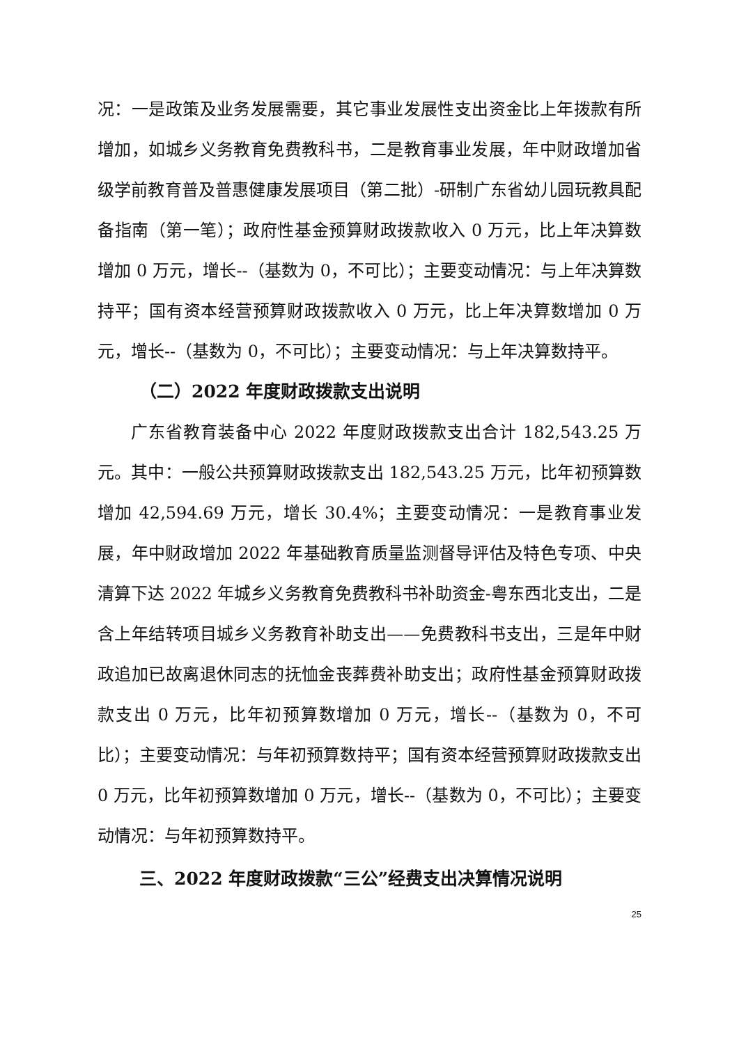况：一是政策及业务发展需要，其它事业发展性支出资金比上年拨款有所增加，如城乡义务教育免费教科书，二是教育事业发展，年中财政增加省级学前教育普及普惠健康发展项目（第二批）-研制广东省幼儿园玩教具配备指南（第一笔）；政府性基金预算财政拨款收入 0 万元，比上年决算数增加 0 万元，增长--（基数为 0，不可比）；主要变动情况：与上年决算数持平；国有资本经营预算财政拨款收入 0 万元，比上年决算数增加 0 万元，增长--（基数为 0，不可比）；主要变动情况：与上年决算数持平。
（二）2022 年度财政拨款支出说明
广东省教育装备中心 2022 年度财政拨款支出合计 182,543.25 万元。其中：一般公共预算财政拨款支出 182,543.25 万元，比年初预算数增加 42,594.69 万元，增长 30.4%；主要变动情况：一是教育事业发展，年中财政增加 2022 年基础教育质量监测督导评估及特色专项、中央清算下达 2022 年城乡义务教育免费教科书补助资金-粤东西北支出，二是含上年结转项目城乡义务教育补助支出——免费教科书支出，三是年中财政追加已故离退休同志的抚恤金丧葬费补助支出；政府性基金预算财政拨款支出 0 万元，比年初预算数增加 0 万元，增长--（基数为 0，不可比）；主要变动情况：与年初预算数持平；国有资本经营预算财政拨款支出 0 万元，比年初预算数增加 0 万元，增长--（基数为 0，不可比）；主要变动情况：与年初预算数持平。
三、2022 年度财政拨款“三公”经费支出决算情况说明
25